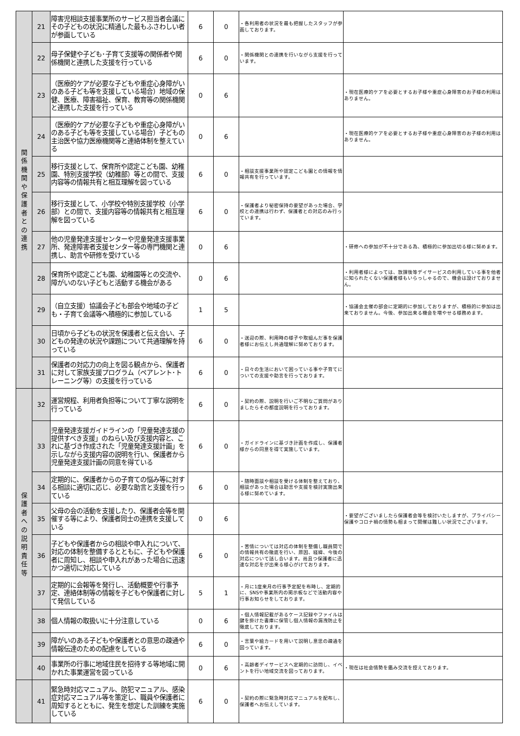| 関 係 機 関 や 保 護 者 と の 連 携 | 21 | 障害児相談支援事業所のサービス担当者会議にその子どもの状況に精通した最もふさわしい者が参画している | 6 | 0 | ・各利用者の状況を最も把握したスタッフが参画しております。 | |
| | 22 | 母子保健や子ども･子育て支援等の関係者や関係機関と連携した支援を行っている | 6 | 0 | ・関係機関との連携を行いながら支援を行っています。 | |
| | 23 | （医療的ケアが必要な子どもや重症心身障がいのある子ども等を支援している場合）地域の保健、医療、障害福祉、保育、教育等の関係機関と連携した支援を行っている | 0 | 6 | | ・現在医療的ケアを必要とするお子様や重症心身障害のお子様の利用はありません。 |
| | 24 | （医療的ケアが必要な子どもや重症心身障がいのある子ども等を支援している場合）子どもの主治医や協力医療機関等と連絡体制を整えている | 0 | 6 | | ・現在医療的ケアを必要とするお子様や重症心身障害のお子様の利用はありません。 |
| | 25 | 移行支援として、保育所や認定こども園、幼稚園、特別支援学校（幼稚部）等との間で、支援内容等の情報共有と相互理解を図っている | 6 | 0 | ・相談支援事業所や認定こども園との情報を情報共有を行っています。 | |
| | 26 | 移行支援として、小学校や特別支援学校（小学部）との間で、支援内容等の情報共有と相互理解を図っている | 6 | 0 | ・保護者より秘密保持の要望があった場合、学校との連携は行わず、保護者との対応のみ行っています。 | |
| | 27 | 他の児童発達支援センターや児童発達支援事業所、発達障害者支援センター等の専門機関と連携し、助言や研修を受けている | 0 | 6 | | ・研修への参加が不十分である為、積極的に参加出切る様に努めます。 |
| | 28 | 保育所や認定こども園、幼稚園等との交流や、障がいのない子どもと活動する機会がある | 0 | 6 | | ・利用者様によっては、放課後等デイサービスの利用している事を他者に知られたくない保護者様もいらっしゃるので、機会は設けておりません。 |
| | 29 | （自立支援）協議会子ども部会や地域の子ども・子育て会議等へ積極的に参加している | 1 | 5 | | ・協議会主催の部会に定期的に参加しておりますが、積極的に参加は出来ておりません。今後、参加出来る機会を増やせる様務めます。 |
| | 30 | 日頃から子どもの状況を保護者と伝え合い、子どもの発達の状況や課題について共通理解を持っている | 6 | 0 | ・送迎の際、利用時の様子や取組んだ事を保護者様にお伝えし共通理解に努めております。 | |
| | 31 | 保護者の対応力の向上を図る観点から、保護者に対して家族支援プログラム（ペアレント･トレーニング等）の支援を行っている | 6 | 0 | ・日々の生活において困っている事や子育てについての支援や助言を行っております。 | |
| 保 護 者 へ の 説 明 責 任 等 | 32 | 運営規程、利用者負担等について丁寧な説明を行っている | 6 | 0 | ・契約の際、説明を行いご不明なご質問がありましたらその都度説明を行っております。 | |
| | 33 | 児童発達支援ガイドラインの「児童発達支援の提供すべき支援」のねらい及び支援内容と、これに基づき作成された「児童発達支援計画」を示しながら支援内容の説明を行い、保護者から児童発達支援計画の同意を得ている | 6 | 0 | ・ガイドラインに基づき計画を作成し、保護者様からの同意を得て実施しています。 | |
| | 34 | 定期的に、保護者からの子育ての悩み等に対する相談に適切に応じ、必要な助言と支援を行っている | 6 | 0 | ・随時面談や相談を受ける体制を整えており、相談があった場合は助言や支援を検討実施出来る様に努めています。 | |
| | 35 | 父母の会の活動を支援したり、保護者会等を開催する等により、保護者同士の連携を支援している | 0 | 6 | | ・要望がございましたら保護者会等を検討いたしますが、プライバシー保護やコロナ禍の情勢も相まって開催は難しい状況でございます。 |
| | 36 | 子どもや保護者からの相談や申入れについて、対応の体制を整備するとともに、子どもや保護者に周知し、相談や申入れがあった場合に迅速かつ適切に対応している | 6 | 0 | ・苦情については対応の体制を整備し職員間での情報共有の徹底を行い、原因、経緯、今後の対応について話し合います。尚且つ保護者に迅速な対応をが出来る様心がけております。 | |
| | 37 | 定期的に会報等を発行し、活動概要や行事予定、連絡体制等の情報を子どもや保護者に対して発信している | 5 | 1 | ・月に1度来月の行事予定配を布時し、定期的に、SNSや事業所内の掲示板などで活動内容や行事お知らせをしております。 | |
| | 38 | 個人情報の取扱いに十分注意している | 0 | 6 | ・個人情報記載があるケース記録やファイルは鍵を掛けた書庫に保管し個人情報の漏洩防止を徹底しております。 | |
| | 39 | 障がいのある子どもや保護者との意思の疎通や情報伝達のための配慮をしている | 6 | 0 | ・言葉や絵カードを用いて説明し意思の疎通を図っています。 | |
| | 40 | 事業所の行事に地域住民を招待する等地域に開かれた事業運営を図っている | 0 | 6 | ・高齢者デイサービスへ定期的に訪問し、イベントを行い地域交流を図っております。 | ・現在は社会情勢を鑑み交流を控えております。 |
| | 41 | 緊急時対応マニュアル、防犯マニュアル、感染症対応マニュアル等を策定し、職員や保護者に周知するとともに、発生を想定した訓練を実施している | 6 | 0 | ・契約の際に緊急時対応マニュアルを配布し、保護者へお伝えしています。 | |